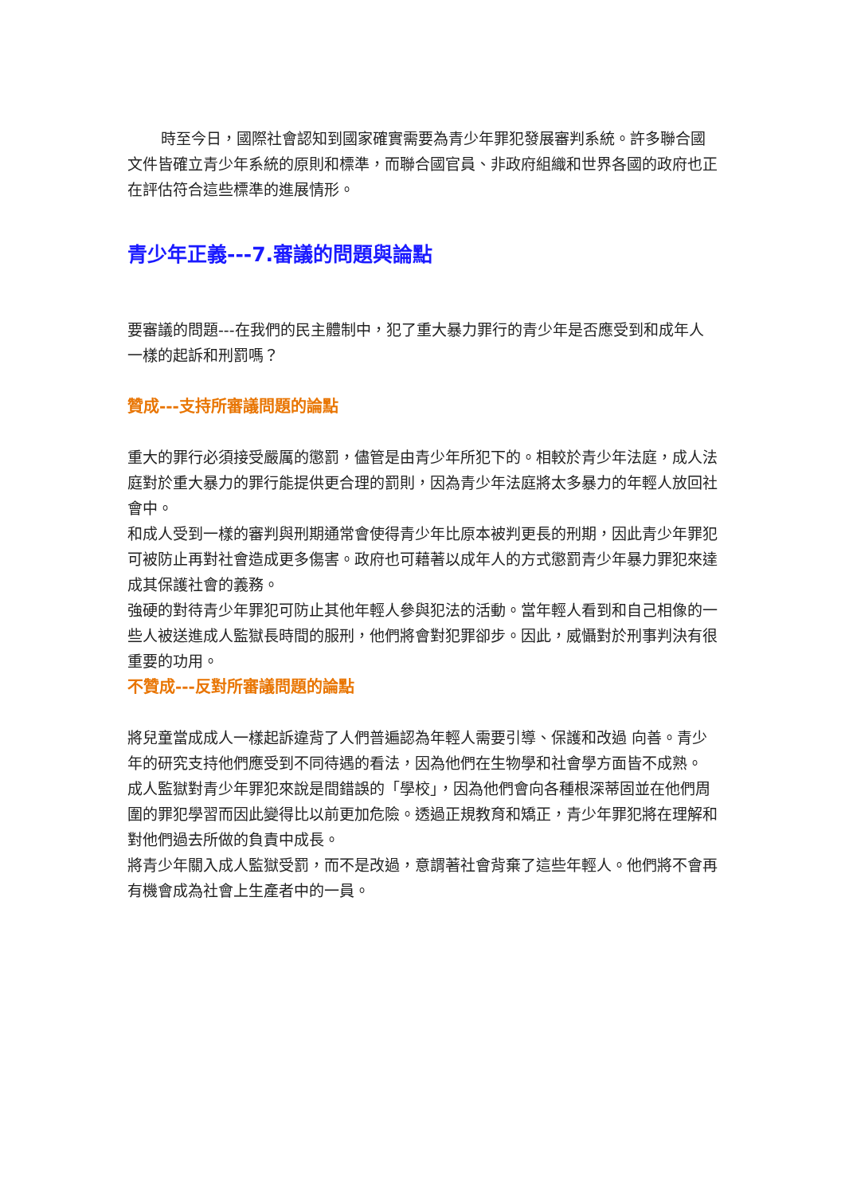時至今日，國際社會認知到國家確實需要為青少年罪犯發展審判系統。許多聯合國文件皆確立青少年系統的原則和標準，而聯合國官員、非政府組織和世界各國的政府也正在評估符合這些標準的進展情形。
青少年正義---7.審議的問題與論點
要審議的問題---在我們的民主體制中，犯了重大暴力罪行的青少年是否應受到和成年人一樣的起訴和刑罰嗎？
贊成---支持所審議問題的論點
重大的罪行必須接受嚴厲的懲罰，儘管是由青少年所犯下的。相較於青少年法庭，成人法庭對於重大暴力的罪行能提供更合理的罰則，因為青少年法庭將太多暴力的年輕人放回社會中。
和成人受到一樣的審判與刑期通常會使得青少年比原本被判更長的刑期，因此青少年罪犯可被防止再對社會造成更多傷害。政府也可藉著以成年人的方式懲罰青少年暴力罪犯來達成其保護社會的義務。
強硬的對待青少年罪犯可防止其他年輕人參與犯法的活動。當年輕人看到和自己相像的一些人被送進成人監獄長時間的服刑，他們將會對犯罪卻步。因此，威懾對於刑事判決有很重要的功用。
不贊成---反對所審議問題的論點
將兒童當成成人一樣起訴違背了人們普遍認為年輕人需要引導、保護和改過 向善。青少年的研究支持他們應受到不同待遇的看法，因為他們在生物學和社會學方面皆不成熟。
成人監獄對青少年罪犯來說是間錯誤的「學校」，因為他們會向各種根深蒂固並在他們周圍的罪犯學習而因此變得比以前更加危險。透過正規教育和矯正，青少年罪犯將在理解和對他們過去所做的負責中成長。
將青少年關入成人監獄受罰，而不是改過，意謂著社會背棄了這些年輕人。他們將不會再有機會成為社會上生產者中的一員。